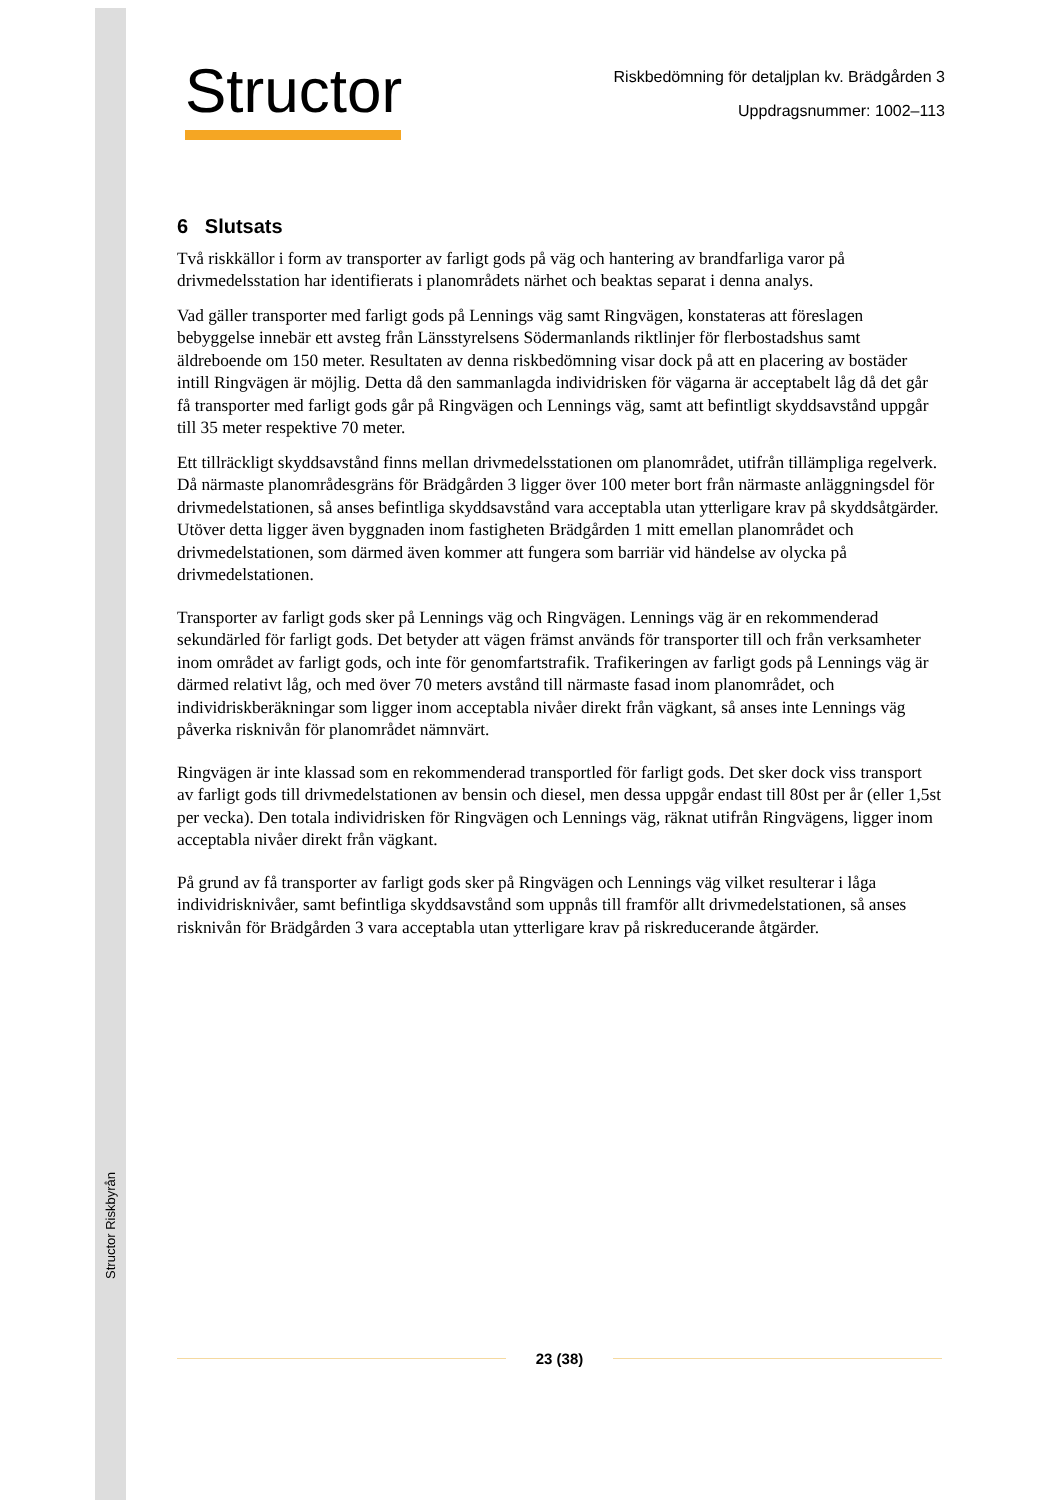Structor Riskbyrån
Structor
Riskbedömning för detaljplan kv. Brädgården 3
Uppdragsnummer: 1002–113
6 Slutsats
Två riskkällor i form av transporter av farligt gods på väg och hantering av brandfarliga varor på drivmedelsstation har identifierats i planområdets närhet och beaktas separat i denna analys.
Vad gäller transporter med farligt gods på Lennings väg samt Ringvägen, konstateras att föreslagen bebyggelse innebär ett avsteg från Länsstyrelsens Södermanlands riktlinjer för flerbostadshus samt äldreboende om 150 meter. Resultaten av denna riskbedömning visar dock på att en placering av bostäder intill Ringvägen är möjlig. Detta då den sammanlagda individrisken för vägarna är acceptabelt låg då det går få transporter med farligt gods går på Ringvägen och Lennings väg, samt att befintligt skyddsavstånd uppgår till 35 meter respektive 70 meter.
Ett tillräckligt skyddsavstånd finns mellan drivmedelsstationen om planområdet, utifrån tillämpliga regelverk. Då närmaste planområdesgräns för Brädgården 3 ligger över 100 meter bort från närmaste anläggningsdel för drivmedelstationen, så anses befintliga skyddsavstånd vara acceptabla utan ytterligare krav på skyddsåtgärder. Utöver detta ligger även byggnaden inom fastigheten Brädgården 1 mitt emellan planområdet och drivmedelstationen, som därmed även kommer att fungera som barriär vid händelse av olycka på drivmedelstationen.
Transporter av farligt gods sker på Lennings väg och Ringvägen. Lennings väg är en rekommenderad sekundärled för farligt gods. Det betyder att vägen främst används för transporter till och från verksamheter inom området av farligt gods, och inte för genomfartstrafik. Trafikeringen av farligt gods på Lennings väg är därmed relativt låg, och med över 70 meters avstånd till närmaste fasad inom planområdet, och individriskberäkningar som ligger inom acceptabla nivåer direkt från vägkant, så anses inte Lennings väg påverka risknivån för planområdet nämnvärt.
Ringvägen är inte klassad som en rekommenderad transportled för farligt gods. Det sker dock viss transport av farligt gods till drivmedelstationen av bensin och diesel, men dessa uppgår endast till 80st per år (eller 1,5st per vecka). Den totala individrisken för Ringvägen och Lennings väg, räknat utifrån Ringvägens, ligger inom acceptabla nivåer direkt från vägkant.
På grund av få transporter av farligt gods sker på Ringvägen och Lennings väg vilket resulterar i låga individrisknivåer, samt befintliga skyddsavstånd som uppnås till framför allt drivmedelstationen, så anses risknivån för Brädgården 3 vara acceptabla utan ytterligare krav på riskreducerande åtgärder.
23 (38)